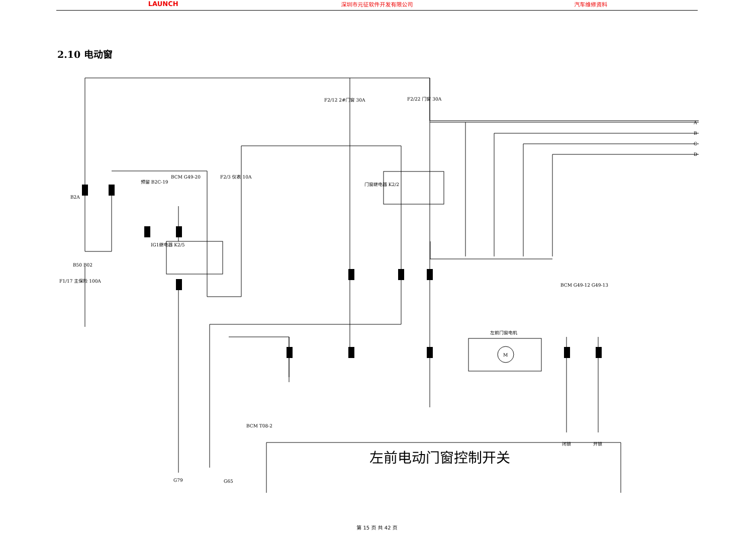LAUNCH
深圳市元征软件开发有限公司 汽车维修资料
2.10 电动窗
F2/12 2#门窗 30A
F2/22 门窗 30A
F2/3 仪表 10A
预留 B2C-19
BCM G49-20
门窗继电器 K2/2
IG1继电器 K2/5
F1/17 主保险 100A
B2A
B50 B02
A
B
C
D
BCM G49-12 G49-13
左前门窗电机
M
G79
G65
BCM T08-2
闭锁
开锁
左前电动门窗控制开关
第 15 页 共 42 页